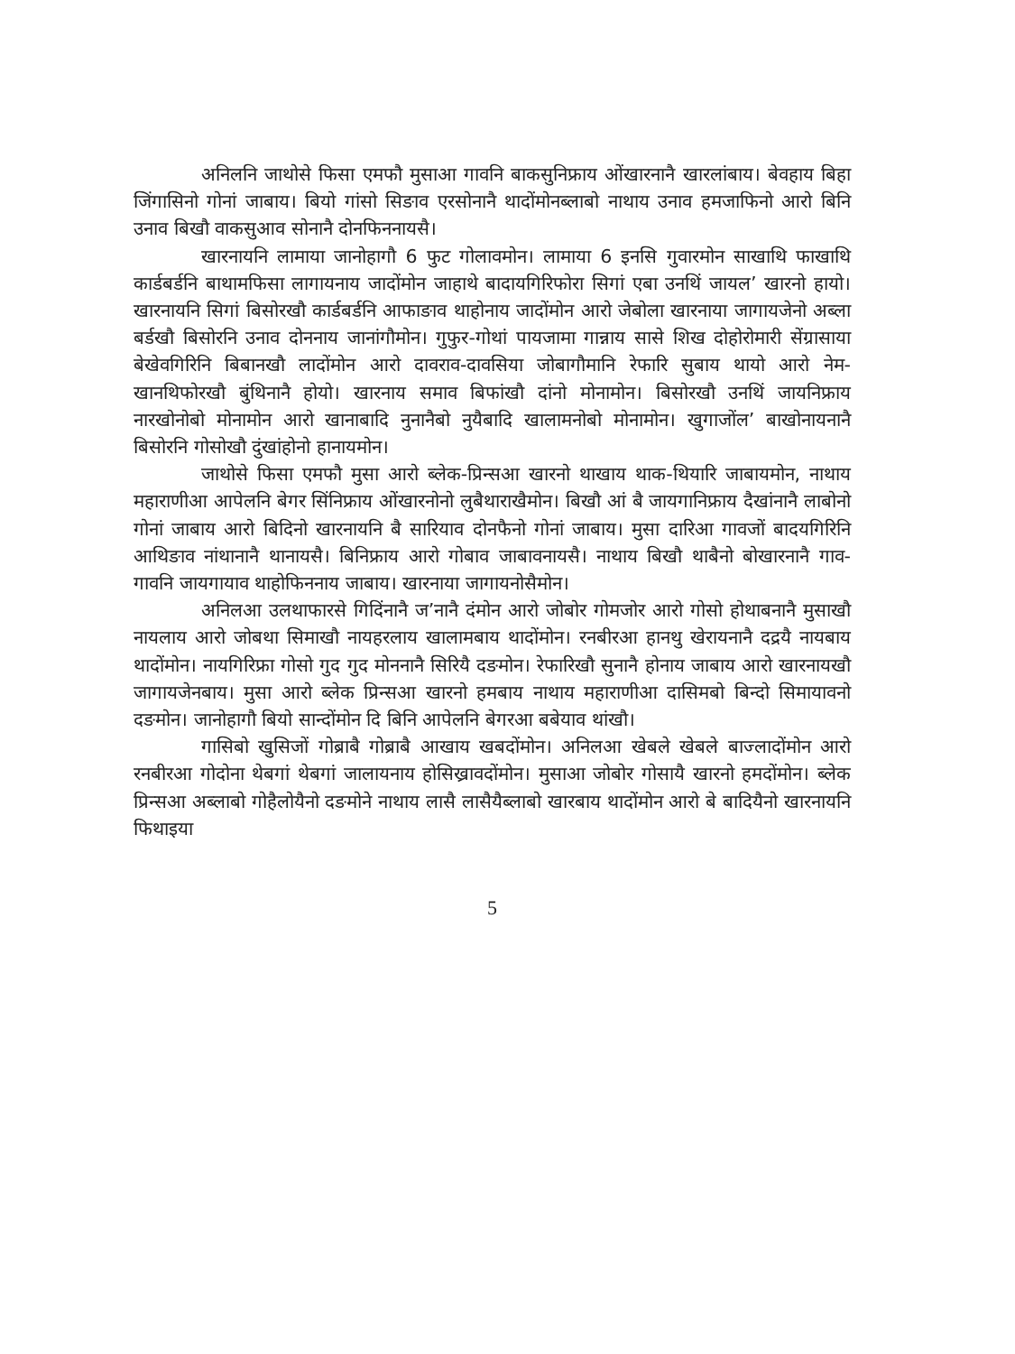अनिलनि जाथोसे फिसा एमफौ मुसाआ गावनि बाकसुनिफ्राय ओंखारनानै खारलांबाय। बेवहाय बिहा जिंगासिनो गोनां जाबाय। बियो गांसो सिङाव एरसोनानै थादोंमोनब्लाबो नाथाय उनाव हमजाफिनो आरो बिनि उनाव बिखौ वाकसुआव सोनानै दोनफिननायसै।
खारनायनि लामाया जानोहागौ 6 फुट गोलावमोन। लामाया 6 इनसि गुवारमोन साखाथि फाखाथि कार्डबर्डनि बाथामफिसा लागायनाय जादोंमोन जाहाथे बादायगिरिफोरा सिगां एबा उनथिं जायल’ खारनो हायो। खारनायनि सिगां बिसोरखौ कार्डबर्डनि आफाङाव थाहोनाय जादोंमोन आरो जेबोला खारनाया जागायजेनो अब्ला बर्डखौ बिसोरनि उनाव दोननाय जानांगौमोन। गुफुर-गोथां पायजामा गान्नाय सासे शिख दोहोरोमारी सेंग्रासाया बेखेवगिरिनि बिबानखौ लादोंमोन आरो दावराव-दावसिया जोबागौमानि रेफारि सुबाय थायो आरो नेम-खानथिफोरखौ बुंथिनानै होयो। खारनाय समाव बिफांखौ दांनो मोनामोन। बिसोरखौ उनथिं जायनिफ्राय नारखोनोबो मोनामोन आरो खानाबादि नुनानैबो नुयैबादि खालामनोबो मोनामोन। खुगाजोंल’ बाखोनायनानै बिसोरनि गोसोखौ दुंखांहोनो हानायमोन।
जाथोसे फिसा एमफौ मुसा आरो ब्लेक-प्रिन्सआ खारनो थाखाय थाक-थियारि जाबायमोन, नाथाय महाराणीआ आपेलनि बेगर सिंनिफ्राय ओंखारनोनो लुबैथाराखैमोन। बिखौ आं बै जायगानिफ्राय दैखांनानै लाबोनो गोनां जाबाय आरो बिदिनो खारनायनि बै सारियाव दोनफैनो गोनां जाबाय। मुसा दारिआ गावजों बादयगिरिनि आथिङाव नांथानानै थानायसै। बिनिफ्राय आरो गोबाव जाबावनायसै। नाथाय बिखौ थाबैनो बोखारनानै गाव-गावनि जायगायाव थाहोफिननाय जाबाय। खारनाया जागायनोसैमोन।
अनिलआ उलथाफारसे गिदिंनानै ज’नानै दंमोन आरो जोबोर गोमजोर आरो गोसो होथाबनानै मुसाखौ नायलाय आरो जोबथा सिमाखौ नायहरलाय खालामबाय थादोंमोन। रनबीरआ हानथु खेरायनानै दद्रयै नायबाय थादोंमोन। नायगिरिफ्रा गोसो गुद गुद मोननानै सिरियै दङमोन। रेफारिखौ सुनानै होनाय जाबाय आरो खारनायखौ जागायजेनबाय। मुसा आरो ब्लेक प्रिन्सआ खारनो हमबाय नाथाय महाराणीआ दासिमबो बिन्दो सिमायावनो दङमोन। जानोहागौ बियो सान्दोंमोन दि बिनि आपेलनि बेगरआ बबेयाव थांखौ।
गासिबो खुसिजों गोब्राबै गोब्राबै आखाय खबदोंमोन। अनिलआ खेबले खेबले बाज्लादोंमोन आरो रनबीरआ गोदोना थेबगां थेबगां जालायनाय होसिख्रावदोंमोन। मुसाआ जोबोर गोसायै खारनो हमदोंमोन। ब्लेक प्रिन्सआ अब्लाबो गोहैलोयैनो दङमोने नाथाय लासै लासैयैब्लाबो खारबाय थादोंमोन आरो बे बादियैनो खारनायनि फिथाइया
5